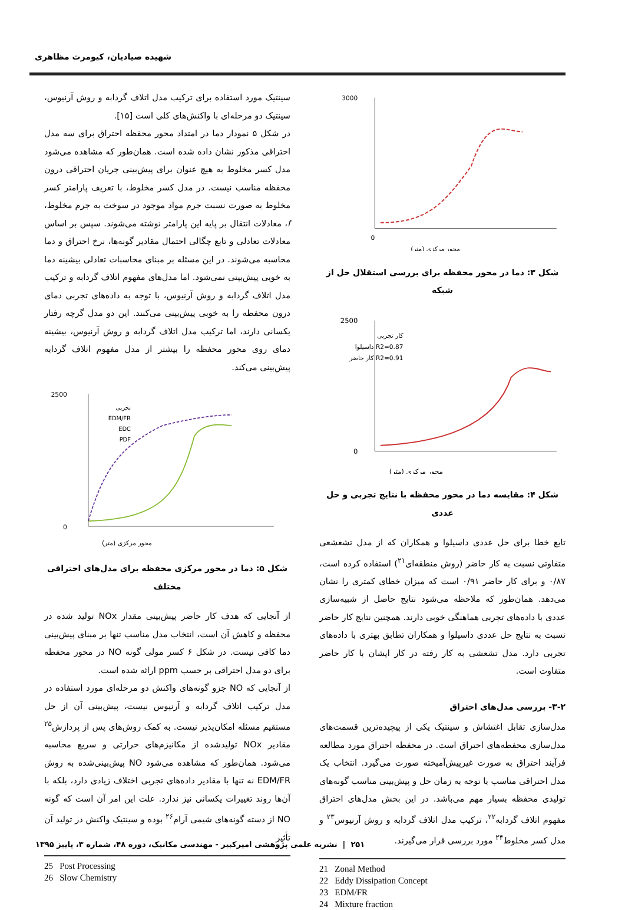شهیده صیادیان، کیومرث مظاهری
3000
0
محور مرکزی (متر)
شکل ۳: دما در محور محفظه برای بررسی استقلال حل از شبکه
2500
0
محور مرکزی (متر)
کار تجربی
R2=0.87 داسیلوا
R2=0.91 کار حاضر
شکل ۴: مقایسه دما در محور محفظه با نتایج تجربی و حل عددی
تابع خطا برای حل عددی داسیلوا و همکاران که از مدل تشعشعی متفاوتی نسبت به کار حاضر (روش منطقه‌ای<sup>۲۱</sup>) استفاده کرده است، ۰/۸۷ و برای کار حاضر ۰/۹۱ است که میزان خطای کمتری را نشان می‌دهد. همان‌طور که ملاحظه می‌شود نتایج حاصل از شبیه‌سازی عددی با داده‌های تجربی هماهنگی خوبی دارند. همچنین نتایج کار حاضر نسبت به نتایج حل عددی داسیلوا و همکاران تطابق بهتری با داده‌های تجربی دارد. مدل تشعشی به کار رفته در کار ایشان با کار حاضر متفاوت است.
۳-۲- بررسی مدل‌های احتراق
مدل‌سازی تقابل اغتشاش و سینتیک یکی از پیچیده‌ترین قسمت‌های مدل‌سازی محفظه‌های احتراق است. در محفظه احتراق مورد مطالعه فرآیند احتراق به صورت غیرپیش‌آمیخته صورت می‌گیرد. انتخاب یک مدل احتراقی مناسب با توجه به زمان حل و پیش‌بینی مناسب گونه‌های تولیدی محفظه بسیار مهم می‌باشد. در این بخش مدل‌های احتراق مفهوم اتلاف گردابه<sup>۲۲</sup>، ترکیب مدل اتلاف گردابه و روش آرنیوس<sup>۲۳</sup> و مدل کسر مخلوط<sup>۲۴</sup> مورد بررسی قرار می‌گیرند.
21 Zonal Method
22 Eddy Dissipation Concept
23 EDM/FR
24 Mixture fraction
سینتیک مورد استفاده برای ترکیب مدل اتلاف گردابه و روش آرنیوس، سینتیک دو مرحله‌ای با واکنش‌های کلی است [۱۵].
در شکل ۵ نمودار دما در امتداد محور محفظه احتراق برای سه مدل احتراقی مذکور نشان داده شده است. همان‌طور که مشاهده می‌شود مدل کسر مخلوط به هیچ عنوان برای پیش‌بینی جریان احتراقی درون محفظه مناسب نیست. در مدل کسر مخلوط، با تعریف پارامتر کسر مخلوط به صورت نسبت جرم مواد موجود در سوخت به جرم مخلوط، f، معادلات انتقال بر پایه این پارامتر نوشته می‌شوند. سپس بر اساس معادلات تعادلی و تابع چگالی احتمال مقادیر گونه‌ها، نرخ احتراق و دما محاسبه می‌شوند. در این مسئله بر مبنای محاسبات تعادلی بیشینه دما به خوبی پیش‌بینی نمی‌شود. اما مدل‌های مفهوم اتلاف گردابه و ترکیب مدل اتلاف گردابه و روش آرنیوس، با توجه به داده‌های تجربی دمای درون محفظه را به خوبی پیش‌بینی می‌کنند. این دو مدل گرچه رفتار یکسانی دارند، اما ترکیب مدل اتلاف گردابه و روش آرنیوس، بیشینه دمای روی محور محفظه را بیشتر از مدل مفهوم اتلاف گردابه پیش‌بینی می‌کند.
2500
0
محور مرکزی (متر)
تجربی
EDM/FR
EDC
PDF
شکل ۵: دما در محور مرکزی محفظه برای مدل‌های احتراقی مختلف
از آنجایی که هدف کار حاضر پیش‌بینی مقدار NOx تولید شده در محفظه و کاهش آن است، انتخاب مدل مناسب تنها بر مبنای پیش‌بینی دما کافی نیست. در شکل ۶ کسر مولی گونه NO در محور محفظه برای دو مدل احتراقی بر حسب ppm ارائه شده است.
از آنجایی که NO جزو گونه‌های واکنش دو مرحله‌ای مورد استفاده در مدل ترکیب اتلاف گردابه و آرنیوس نیست، پیش‌بینی آن از حل مستقیم مسئله امکان‌پذیر نیست. به کمک روش‌های پس از پردازش<sup>۲۵</sup> مقادیر NOx تولیدشده از مکانیزم‌های حرارتی و سریع محاسبه می‌شود. همان‌طور که مشاهده می‌شود NO پیش‌بینی‌شده به روش EDM/FR نه تنها با مقادیر داده‌های تجربی اختلاف زیادی دارد، بلکه با آن‌ها روند تغییرات یکسانی نیز ندارد. علت این امر آن است که گونه NO از دسته گونه‌های شیمی آرام<sup>۲۶</sup> بوده و سینتیک واکنش در تولید آن تأثیر
25 Post Processing
26 Slow Chemistry
۲۵۱ | نشریه علمی پژوهشی امیرکبیر - مهندسی مکانیک، دوره ۴۸، شماره ۳، پاییز ۱۳۹۵